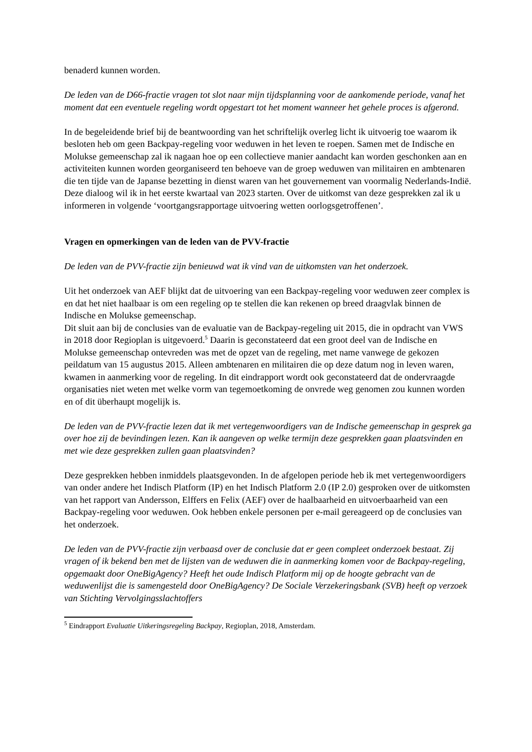benaderd kunnen worden.
De leden van de D66-fractie vragen tot slot naar mijn tijdsplanning voor de aankomende periode, vanaf het moment dat een eventuele regeling wordt opgestart tot het moment wanneer het gehele proces is afgerond.
In de begeleidende brief bij de beantwoording van het schriftelijk overleg licht ik uitvoerig toe waarom ik besloten heb om geen Backpay-regeling voor weduwen in het leven te roepen. Samen met de Indische en Molukse gemeenschap zal ik nagaan hoe op een collectieve manier aandacht kan worden geschonken aan en activiteiten kunnen worden georganiseerd ten behoeve van de groep weduwen van militairen en ambtenaren die ten tijde van de Japanse bezetting in dienst waren van het gouvernement van voormalig Nederlands-Indië. Deze dialoog wil ik in het eerste kwartaal van 2023 starten. Over de uitkomst van deze gesprekken zal ik u informeren in volgende ‘voortgangsrapportage uitvoering wetten oorlogsgetroffenen’.
Vragen en opmerkingen van de leden van de PVV-fractie
De leden van de PVV-fractie zijn benieuwd wat ik vind van de uitkomsten van het onderzoek.
Uit het onderzoek van AEF blijkt dat de uitvoering van een Backpay-regeling voor weduwen zeer complex is en dat het niet haalbaar is om een regeling op te stellen die kan rekenen op breed draagvlak binnen de Indische en Molukse gemeenschap.
Dit sluit aan bij de conclusies van de evaluatie van de Backpay-regeling uit 2015, die in opdracht van VWS in 2018 door Regioplan is uitgevoerd.<sup>5</sup> Daarin is geconstateerd dat een groot deel van de Indische en Molukse gemeenschap ontevreden was met de opzet van de regeling, met name vanwege de gekozen peildatum van 15 augustus 2015. Alleen ambtenaren en militairen die op deze datum nog in leven waren, kwamen in aanmerking voor de regeling. In dit eindrapport wordt ook geconstateerd dat de ondervraagde organisaties niet weten met welke vorm van tegemoetkoming de onvrede weg genomen zou kunnen worden en of dit überhaupt mogelijk is.
De leden van de PVV-fractie lezen dat ik met vertegenwoordigers van de Indische gemeenschap in gesprek ga over hoe zij de bevindingen lezen. Kan ik aangeven op welke termijn deze gesprekken gaan plaatsvinden en met wie deze gesprekken zullen gaan plaatsvinden?
Deze gesprekken hebben inmiddels plaatsgevonden. In de afgelopen periode heb ik met vertegenwoordigers van onder andere het Indisch Platform (IP) en het Indisch Platform 2.0 (IP 2.0) gesproken over de uitkomsten van het rapport van Andersson, Elffers en Felix (AEF) over de haalbaarheid en uitvoerbaarheid van een Backpay-regeling voor weduwen. Ook hebben enkele personen per e-mail gereageerd op de conclusies van het onderzoek.
De leden van de PVV-fractie zijn verbaasd over de conclusie dat er geen compleet onderzoek bestaat. Zij vragen of ik bekend ben met de lijsten van de weduwen die in aanmerking komen voor de Backpay-regeling, opgemaakt door OneBigAgency? Heeft het oude Indisch Platform mij op de hoogte gebracht van de weduwenlijst die is samengesteld door OneBigAgency? De Sociale Verzekeringsbank (SVB) heeft op verzoek van Stichting Vervolgingsslachtoffers
<sup>5</sup> Eindrapport Evaluatie Uitkeringsregeling Backpay, Regioplan, 2018, Amsterdam.